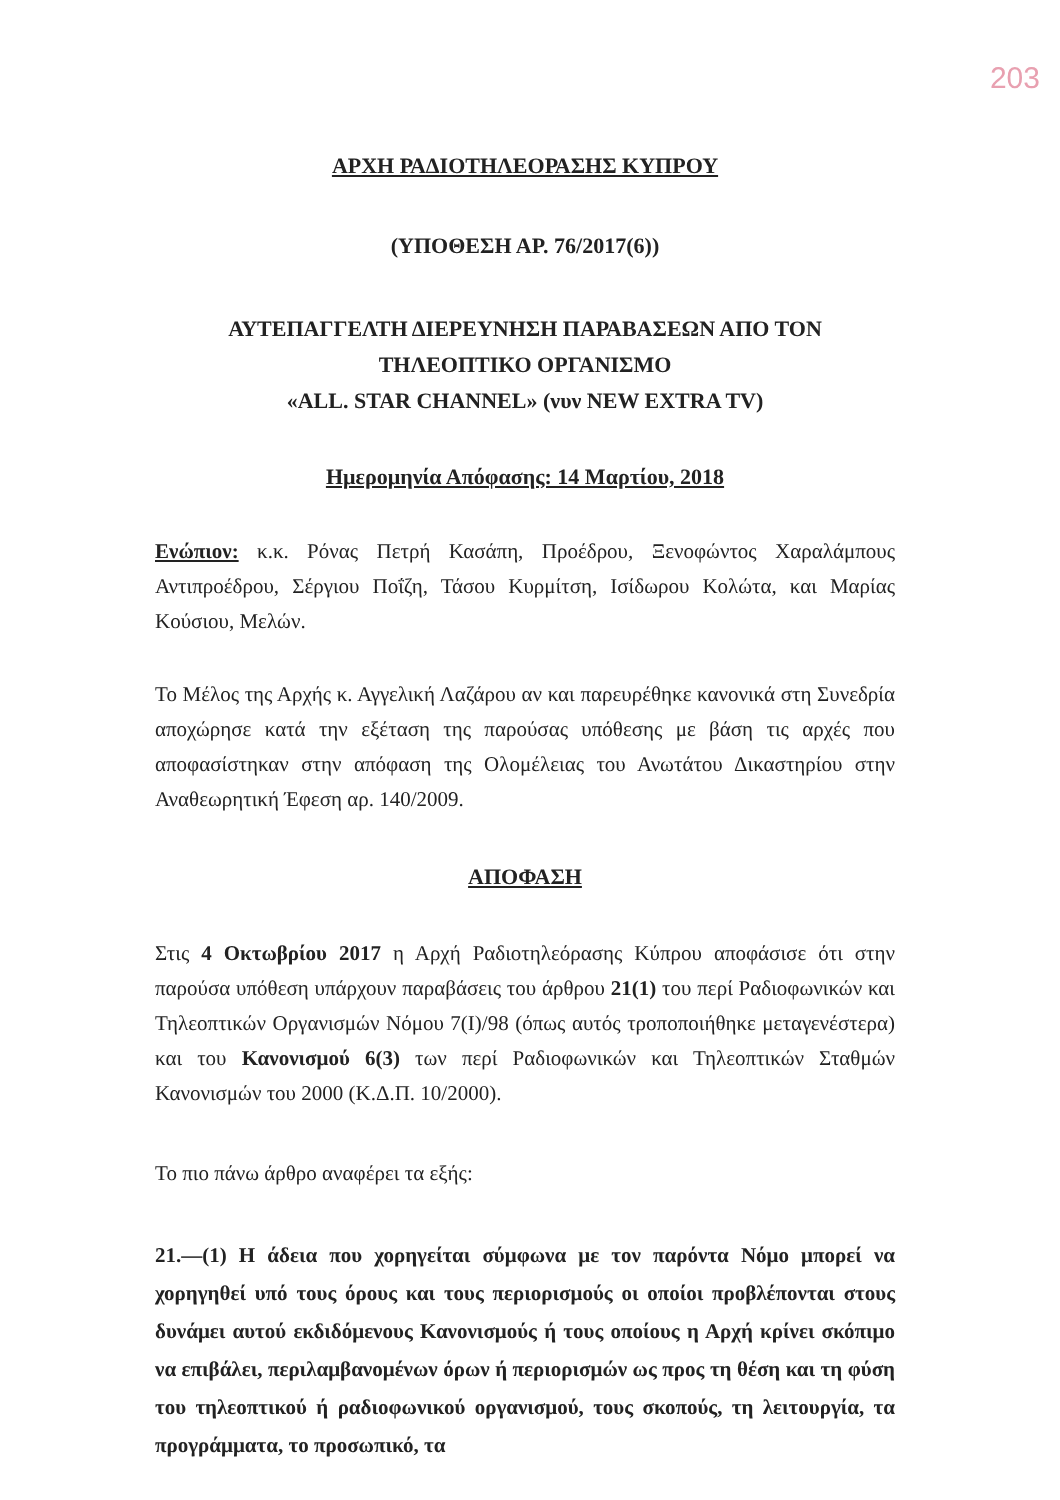203
ΑΡΧΗ ΡΑΔΙΟΤΗΛΕΟΡΑΣΗΣ ΚΥΠΡΟΥ
(ΥΠΟΘΕΣΗ ΑΡ. 76/2017(6))
ΑΥΤΕΠΑΓΓΕΛΤΗ ΔΙΕΡΕΥΝΗΣΗ ΠΑΡΑΒΑΣΕΩΝ ΑΠΟ ΤΟΝ
ΤΗΛΕΟΠΤΙΚΟ ΟΡΓΑΝΙΣΜΟ
«ALL. STAR CHANNEL» (νυν NEW EXTRA TV)
Ημερομηνία Απόφασης: 14 Μαρτίου, 2018
Ενώπιον: κ.κ. Ρόνας Πετρή Κασάπη, Προέδρου, Ξενοφώντος Χαραλάμπους Αντιπροέδρου, Σέργιου Ποΐζη, Τάσου Κυρμίτση, Ισίδωρου Κολώτα, και Μαρίας Κούσιου, Μελών.
Το Μέλος της Αρχής κ. Αγγελική Λαζάρου αν και παρευρέθηκε κανονικά στη Συνεδρία αποχώρησε κατά την εξέταση της παρούσας υπόθεσης με βάση τις αρχές που αποφασίστηκαν στην απόφαση της Ολομέλειας του Ανωτάτου Δικαστηρίου στην Αναθεωρητική Έφεση αρ. 140/2009.
ΑΠΟΦΑΣΗ
Στις 4 Οκτωβρίου 2017 η Αρχή Ραδιοτηλεόρασης Κύπρου αποφάσισε ότι στην παρούσα υπόθεση υπάρχουν παραβάσεις του άρθρου 21(1) του περί Ραδιοφωνικών και Τηλεοπτικών Οργανισμών Νόμου 7(I)/98 (όπως αυτός τροποποιήθηκε μεταγενέστερα) και του Κανονισμού 6(3) των περί Ραδιοφωνικών και Τηλεοπτικών Σταθμών Κανονισμών του 2000 (Κ.Δ.Π. 10/2000).
Το πιο πάνω άρθρο αναφέρει τα εξής:
21.—(1) Η άδεια που χορηγείται σύμφωνα με τον παρόντα Νόμο μπορεί να χορηγηθεί υπό τους όρους και τους περιορισμούς οι οποίοι προβλέπονται στους δυνάμει αυτού εκδιδόμενους Κανονισμούς ή τους οποίους η Αρχή κρίνει σκόπιμο να επιβάλει, περιλαμβανομένων όρων ή περιορισμών ως προς τη θέση και τη φύση του τηλεοπτικού ή ραδιοφωνικού οργανισμού, τους σκοπούς, τη λειτουργία, τα προγράμματα, το προσωπικό, τα